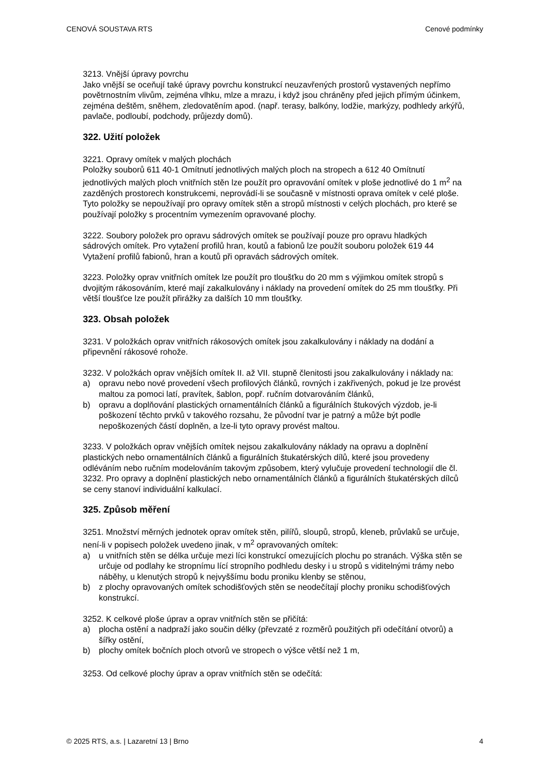CENOVÁ SOUSTAVA RTS Cenové podmínky
3213. Vnější úpravy povrchu
Jako vnější se oceňují také úpravy povrchu konstrukcí neuzavřených prostorů vystavených nepřímo povětrnostním vlivům, zejména vlhku, mlze a mrazu, i když jsou chráněny před jejich přímým účinkem, zejména deštěm, sněhem, zledovatěním apod. (např. terasy, balkóny, lodžie, markýzy, podhledy arkýřů, pavlače, podloubí, podchody, průjezdy domů).
322. Užití položek
3221. Opravy omítek v malých plochách
Položky souborů 611 40-1 Omítnutí jednotlivých malých ploch na stropech a 612 40 Omítnutí jednotlivých malých ploch vnitřních stěn lze použít pro opravování omítek v ploše jednotlivé do 1 m<sup>2</sup> na zazděných prostorech konstrukcemi, neprovádí-li se současně v místnosti oprava omítek v celé ploše. Tyto položky se nepoužívají pro opravy omítek stěn a stropů místnosti v celých plochách, pro které se používají položky s procentním vymezením opravované plochy.
3222. Soubory položek pro opravu sádrových omítek se používají pouze pro opravu hladkých sádrových omítek. Pro vytažení profilů hran, koutů a fabionů lze použít souboru položek 619 44 Vytažení profilů fabionů, hran a koutů při opravách sádrových omítek.
3223. Položky oprav vnitřních omítek lze použít pro tloušťku do 20 mm s výjimkou omítek stropů s dvojitým rákosováním, které mají zakalkulovány i náklady na provedení omítek do 25 mm tloušťky. Při větší tloušťce lze použít přirážky za dalších 10 mm tloušťky.
323. Obsah položek
3231. V položkách oprav vnitřních rákosových omítek jsou zakalkulovány i náklady na dodání a připevnění rákosové rohože.
3232. V položkách oprav vnějších omítek II. až VII. stupně členitosti jsou zakalkulovány i náklady na:
a) opravu nebo nové provedení všech profilových článků, rovných i zakřivených, pokud je lze provést maltou za pomoci latí, pravítek, šablon, popř. ručním dotvarováním článků,
b) opravu a doplňování plastických ornamentálních článků a figurálních štukových výzdob, je-li poškození těchto prvků v takového rozsahu, že původní tvar je patrný a může být podle nepoškozených částí doplněn, a lze-li tyto opravy provést maltou.
3233. V položkách oprav vnějších omítek nejsou zakalkulovány náklady na opravu a doplnění plastických nebo ornamentálních článků a figurálních štukatérských dílů, které jsou provedeny odléváním nebo ručním modelováním takovým způsobem, který vylučuje provedení technologií dle čl. 3232. Pro opravy a doplnění plastických nebo ornamentálních článků a figurálních štukatérských dílců se ceny stanoví individuální kalkulací.
325. Způsob měření
3251. Množství měrných jednotek oprav omítek stěn, pilířů, sloupů, stropů, kleneb, průvlaků se určuje, není-li v popisech položek uvedeno jinak, v m<sup>2</sup> opravovaných omítek:
a) u vnitřních stěn se délka určuje mezi líci konstrukcí omezujících plochu po stranách. Výška stěn se určuje od podlahy ke stropnímu lící stropního podhledu desky i u stropů s viditelnými trámy nebo náběhy, u klenutých stropů k nejvyššímu bodu proniku klenby se stěnou,
b) z plochy opravovaných omítek schodišťových stěn se neodečítají plochy proniku schodišťových konstrukcí.
3252. K celkové ploše úprav a oprav vnitřních stěn se přičítá:
a) plocha ostění a nadpraží jako součin délky (převzaté z rozměrů použitých při odečítání otvorů) a šířky ostění,
b) plochy omítek bočních ploch otvorů ve stropech o výšce větší než 1 m,
3253. Od celkové plochy úprav a oprav vnitřních stěn se odečítá:
© 2025 RTS, a.s. | Lazaretní 13 | Brno 4